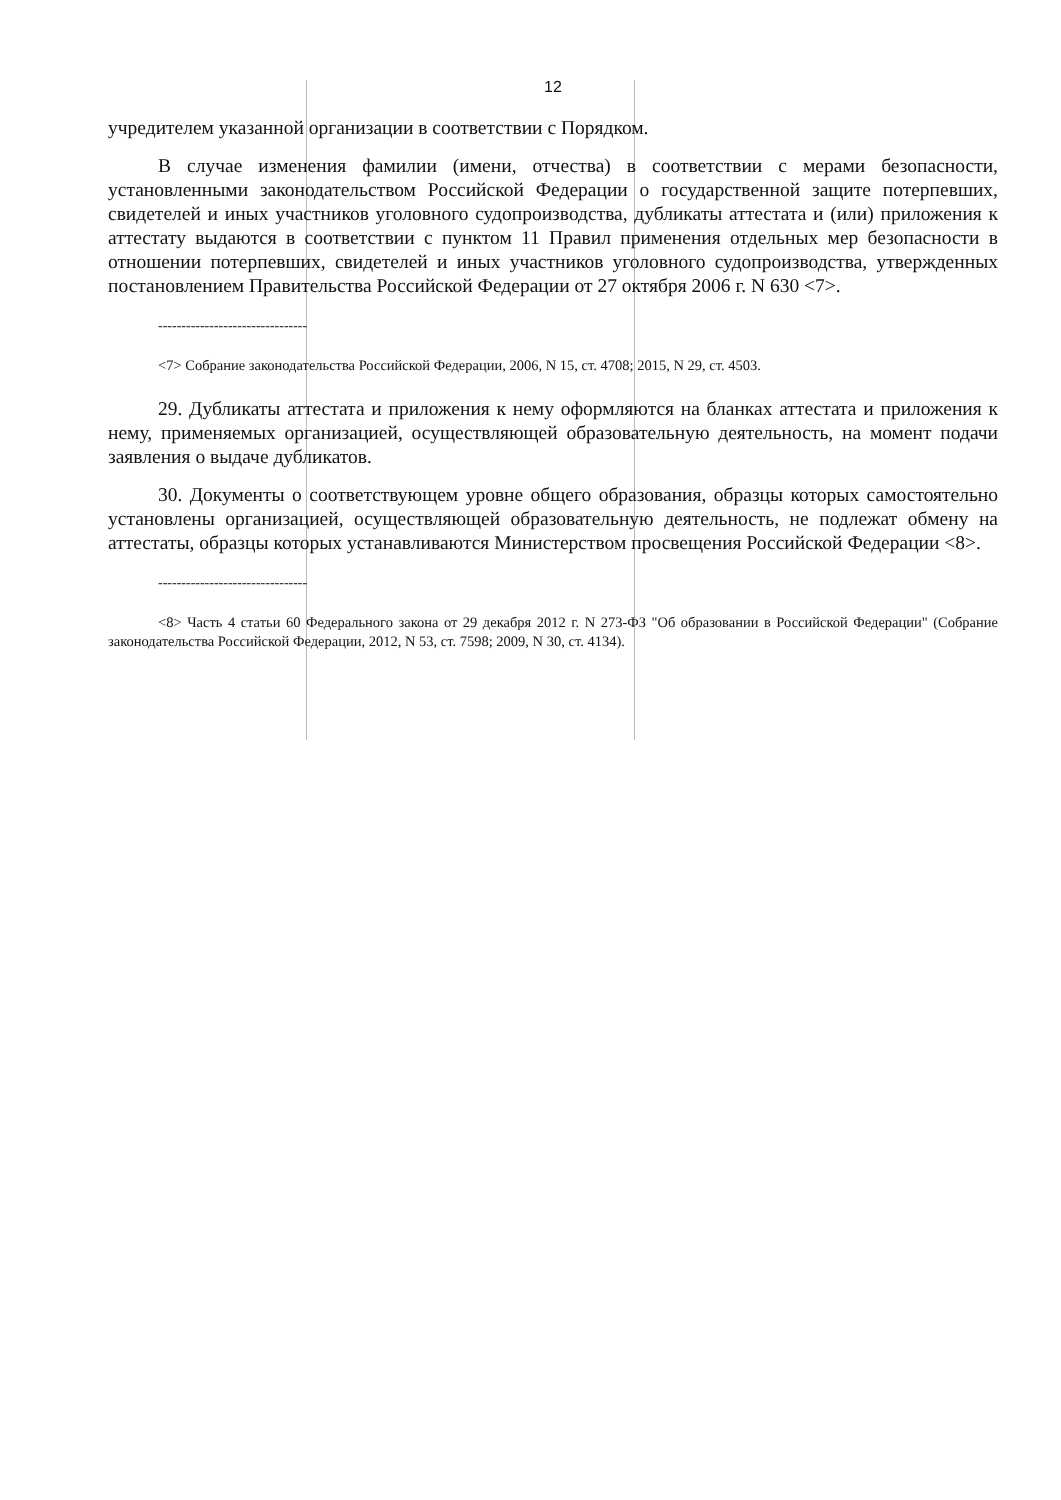12
учредителем указанной организации в соответствии с Порядком.
В случае изменения фамилии (имени, отчества) в соответствии с мерами безопасности, установленными законодательством Российской Федерации о государственной защите потерпевших, свидетелей и иных участников уголовного судопроизводства, дубликаты аттестата и (или) приложения к аттестату выдаются в соответствии с пунктом 11 Правил применения отдельных мер безопасности в отношении потерпевших, свидетелей и иных участников уголовного судопроизводства, утвержденных постановлением Правительства Российской Федерации от 27 октября 2006 г. N 630 <7>.
--------------------------------
<7> Собрание законодательства Российской Федерации, 2006, N 15, ст. 4708; 2015, N 29, ст. 4503.
29. Дубликаты аттестата и приложения к нему оформляются на бланках аттестата и приложения к нему, применяемых организацией, осуществляющей образовательную деятельность, на момент подачи заявления о выдаче дубликатов.
30. Документы о соответствующем уровне общего образования, образцы которых самостоятельно установлены организацией, осуществляющей образовательную деятельность, не подлежат обмену на аттестаты, образцы которых устанавливаются Министерством просвещения Российской Федерации <8>.
--------------------------------
<8> Часть 4 статьи 60 Федерального закона от 29 декабря 2012 г. N 273-ФЗ "Об образовании в Российской Федерации" (Собрание законодательства Российской Федерации, 2012, N 53, ст. 7598; 2009, N 30, ст. 4134).